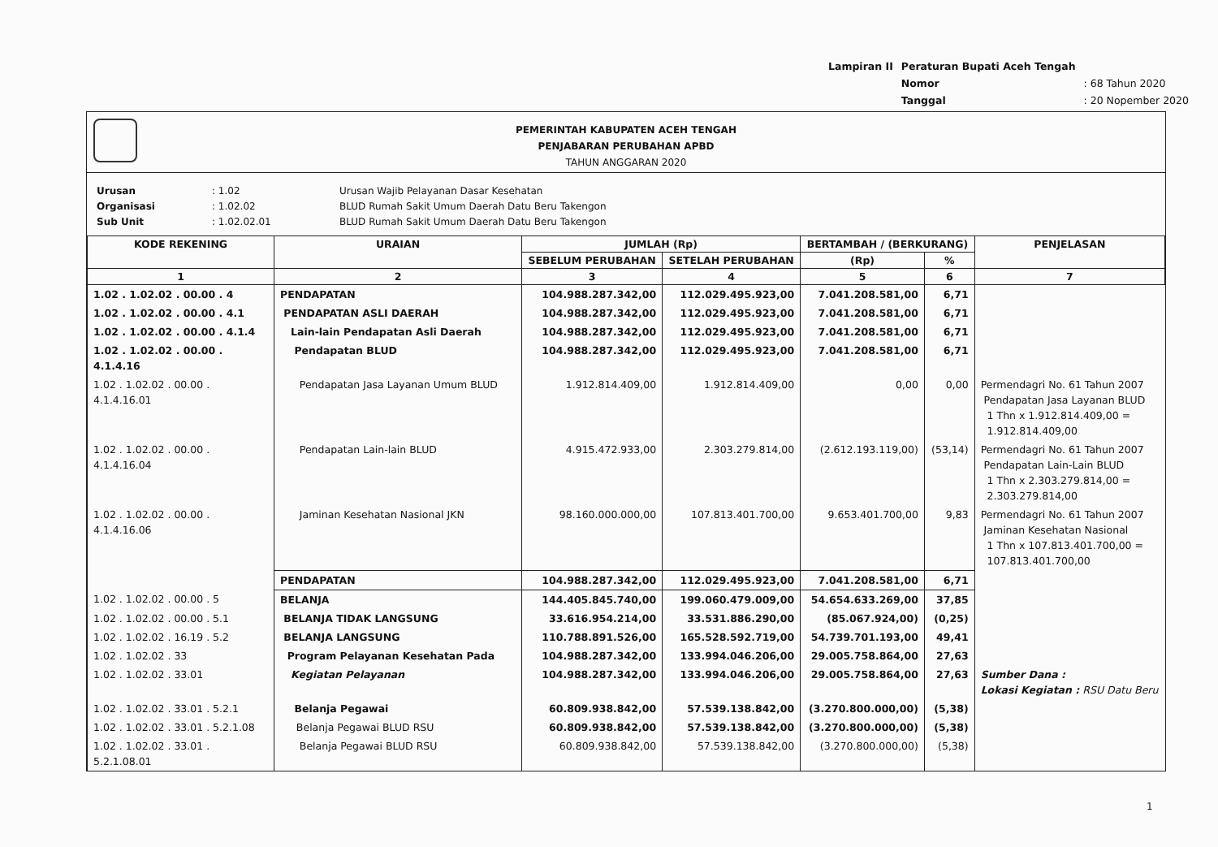| Lampiran II | Peraturan Bupati Aceh Tengah | |
| | Nomor | : 68 Tahun 2020 |
| | Tanggal | : 20 Nopember 2020 |
PEMERINTAH KABUPATEN ACEH TENGAH
PENJABARAN PERUBAHAN APBD
TAHUN ANGGARAN 2020
| Urusan | : 1.02 | Urusan Wajib Pelayanan Dasar Kesehatan |
| Organisasi | : 1.02.02 | BLUD Rumah Sakit Umum Daerah Datu Beru Takengon |
| Sub Unit | : 1.02.02.01 | BLUD Rumah Sakit Umum Daerah Datu Beru Takengon |
| KODE REKENING | URAIAN | JUMLAH (Rp) | | BERTAMBAH / (BERKURANG) | | PENJELASAN |
| --- | --- | --- | --- | --- | --- | --- |
| | | SEBELUM PERUBAHAN | SETELAH PERUBAHAN | (Rp) | % | |
| 1 | 2 | 3 | 4 | 5 | 6 | 7 |
| 1.02 . 1.02.02 . 00.00 . 4 | PENDAPATAN | 104.988.287.342,00 | 112.029.495.923,00 | 7.041.208.581,00 | 6,71 | |
| 1.02 . 1.02.02 . 00.00 . 4.1 | PENDAPATAN ASLI DAERAH | 104.988.287.342,00 | 112.029.495.923,00 | 7.041.208.581,00 | 6,71 | |
| 1.02 . 1.02.02 . 00.00 . 4.1.4 | Lain-lain Pendapatan Asli Daerah | 104.988.287.342,00 | 112.029.495.923,00 | 7.041.208.581,00 | 6,71 | |
| 1.02 . 1.02.02 . 00.00 . 4.1.4.16 | Pendapatan BLUD | 104.988.287.342,00 | 112.029.495.923,00 | 7.041.208.581,00 | 6,71 | |
| 1.02 . 1.02.02 . 00.00 . 4.1.4.16.01 | Pendapatan Jasa Layanan Umum BLUD | 1.912.814.409,00 | 1.912.814.409,00 | 0,00 | 0,00 | Permendagri No. 61 Tahun 2007 Pendapatan Jasa Layanan BLUD 1 Thn x 1.912.814.409,00 = 1.912.814.409,00 |
| 1.02 . 1.02.02 . 00.00 . 4.1.4.16.04 | Pendapatan Lain-lain BLUD | 4.915.472.933,00 | 2.303.279.814,00 | (2.612.193.119,00) | (53,14) | Permendagri No. 61 Tahun 2007 Pendapatan Lain-Lain BLUD 1 Thn x 2.303.279.814,00 = 2.303.279.814,00 |
| 1.02 . 1.02.02 . 00.00 . 4.1.4.16.06 | Jaminan Kesehatan Nasional JKN | 98.160.000.000,00 | 107.813.401.700,00 | 9.653.401.700,00 | 9,83 | Permendagri No. 61 Tahun 2007 Jaminan Kesehatan Nasional 1 Thn x 107.813.401.700,00 = 107.813.401.700,00 |
| | PENDAPATAN | 104.988.287.342,00 | 112.029.495.923,00 | 7.041.208.581,00 | 6,71 | |
| 1.02 . 1.02.02 . 00.00 . 5 | BELANJA | 144.405.845.740,00 | 199.060.479.009,00 | 54.654.633.269,00 | 37,85 | |
| 1.02 . 1.02.02 . 00.00 . 5.1 | BELANJA TIDAK LANGSUNG | 33.616.954.214,00 | 33.531.886.290,00 | (85.067.924,00) | (0,25) | |
| 1.02 . 1.02.02 . 16.19 . 5.2 | BELANJA LANGSUNG | 110.788.891.526,00 | 165.528.592.719,00 | 54.739.701.193,00 | 49,41 | |
| 1.02 . 1.02.02 . 33 | Program Pelayanan Kesehatan Pada | 104.988.287.342,00 | 133.994.046.206,00 | 29.005.758.864,00 | 27,63 | |
| 1.02 . 1.02.02 . 33.01 | Kegiatan Pelayanan | 104.988.287.342,00 | 133.994.046.206,00 | 29.005.758.864,00 | 27,63 | Sumber Dana : Lokasi Kegiatan : RSU Datu Beru |
| 1.02 . 1.02.02 . 33.01 . 5.2.1 | Belanja Pegawai | 60.809.938.842,00 | 57.539.138.842,00 | (3.270.800.000,00) | (5,38) | |
| 1.02 . 1.02.02 . 33.01 . 5.2.1.08 | Belanja Pegawai BLUD RSU | 60.809.938.842,00 | 57.539.138.842,00 | (3.270.800.000,00) | (5,38) | |
| 1.02 . 1.02.02 . 33.01 . 5.2.1.08.01 | Belanja Pegawai BLUD RSU | 60.809.938.842,00 | 57.539.138.842,00 | (3.270.800.000,00) | (5,38) | |
1